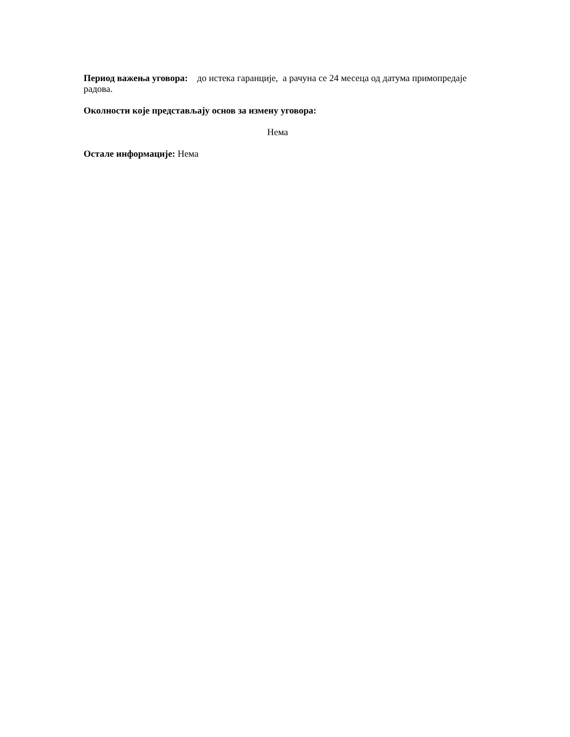Период важења уговора: до истека гаранције, а рачуна се 24 месеца од датума примопредаје радова.
Околности које представљају основ за измену уговора:
Нема
Остале информације: Нема